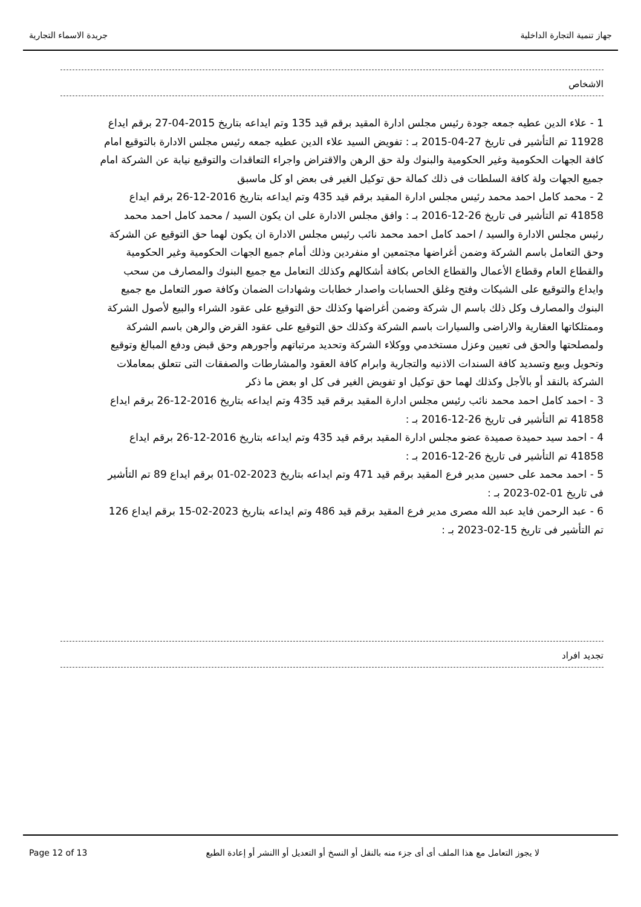جهاز تنمية التجارة الداخلية جريدة الاسماء التجارية
الاشخاص
1 - علاء الدين عطيه جمعه جودة رئيس مجلس ادارة المقيد برقم قيد 135 وتم ايداعه بتاريخ 2015-04-27 برقم ايداع 11928 تم التأشير فى تاريخ 27-04-2015 بـ : تفويض السيد علاء الدين عطيه جمعه رئيس مجلس الادارة بالتوقيع امام كافة الجهات الحكومية وغير الحكومية والبنوك ولة حق الرهن والاقتراض واجراء التعاقدات والتوقيع نيابة عن الشركة امام جميع الجهات ولة كافة السلطات فى ذلك كمالة حق توكيل الغير فى بعض او كل ماسبق
2 - محمد كامل احمد محمد رئيس مجلس ادارة المقيد برقم قيد 435 وتم ايداعه بتاريخ 2016-12-26 برقم ايداع 41858 تم التأشير فى تاريخ 26-12-2016 بـ : وافق مجلس الادارة على ان يكون السيد / محمد كامل احمد محمد رئيس مجلس الادارة والسيد / احمد كامل احمد محمد نائب رئيس مجلس الادارة ان يكون لهما حق التوقيع عن الشركة وحق التعامل باسم الشركة وضمن أغراضها مجتمعين او منفردين وذلك أمام جميع الجهات الحكومية وغير الحكومية والقطاع العام وقطاع الأعمال والقطاع الخاص بكافة أشكالهم وكذلك التعامل مع جميع البنوك والمصارف من سحب وايداع والتوقيع على الشيكات وفتح وغلق الحسابات واصدار خطابات وشهادات الضمان وكافة صور التعامل مع جميع البنوك والمصارف وكل ذلك باسم ال شركة وضمن أغراضها وكذلك حق التوقيع على عقود الشراء والبيع لأصول الشركة وممتلكاتها العقارية والاراضى والسيارات باسم الشركة وكذلك حق التوقيع على عقود القرض والرهن باسم الشركة ولمصلحتها والحق فى تعيين وعزل مستخدمي ووكلاء الشركة وتحديد مرتباتهم وأجورهم وحق قبض ودفع المبالغ وتوقيع وتحويل وبيع وتسديد كافة السندات الاذنيه والتجارية وابرام كافة العقود والمشارطات والصفقات التى تتعلق بمعاملات الشركة بالنقد أو بالأجل وكذلك لهما حق توكيل او تفويض الغير فى كل او بعض ما ذكر
3 - احمد كامل احمد محمد نائب رئيس مجلس ادارة المقيد برقم قيد 435 وتم ايداعه بتاريخ 2016-12-26 برقم ايداع 41858 تم التأشير فى تاريخ 26-12-2016 بـ :
4 - احمد سيد حميدة صميدة عضو مجلس ادارة المقيد برقم قيد 435 وتم ايداعه بتاريخ 2016-12-26 برقم ايداع 41858 تم التأشير فى تاريخ 26-12-2016 بـ :
5 - احمد محمد على حسين مدير فرع المقيد برقم قيد 471 وتم ايداعه بتاريخ 2023-02-01 برقم ايداع 89 تم التأشير فى تاريخ 01-02-2023 بـ :
6 - عبد الرحمن فايد عبد الله مصرى مدير فرع المقيد برقم قيد 486 وتم ايداعه بتاريخ 2023-02-15 برقم ايداع 126 تم التأشير فى تاريخ 15-02-2023 بـ :
تجديد افراد
Page 12 of 13 لا يجوز التعامل مع هذا الملف أى أى جزء منه بالنقل أو النسخ أو التعديل أو االنشر أو إعادة الطبع